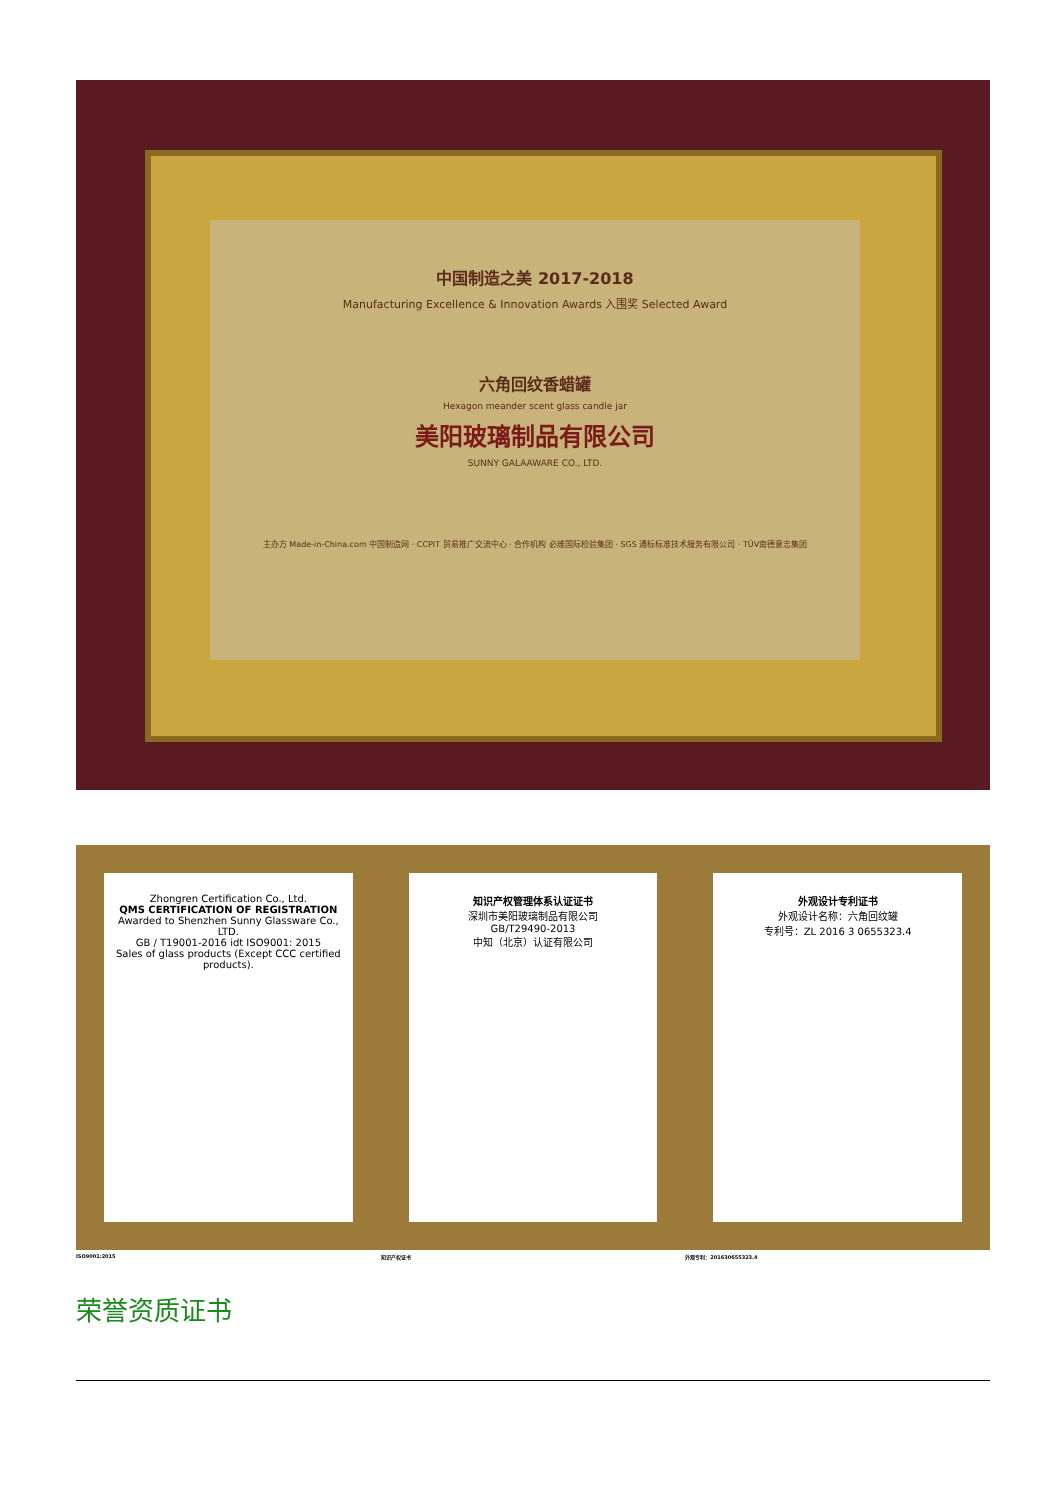中国制造之美 2017-2018
Manufacturing Excellence & Innovation Awards 入围奖 Selected Award
六角回纹香蜡罐
Hexagon meander scent glass candle jar
美阳玻璃制品有限公司
SUNNY GALAAWARE CO., LTD.
主办方 Made-in-China.com 中国制造网 · CCPIT 贸易推广交流中心 · 合作机构 必维国际检验集团 · SGS 通标标准技术服务有限公司 · TÜV南德意志集团
Zhongren Certification Co., Ltd.
QMS CERTIFICATION OF REGISTRATION
Awarded to Shenzhen Sunny Glassware Co., LTD.
GB / T19001-2016 idt ISO9001: 2015
Sales of glass products (Except CCC certified products).
知识产权管理体系认证证书
深圳市美阳玻璃制品有限公司
GB/T29490-2013
中知（北京）认证有限公司
外观设计专利证书
外观设计名称：六角回纹罐
专利号：ZL 2016 3 0655323.4
ISO9001:2015 知识产权证书 外观专利：201630655323.4
荣誉资质证书